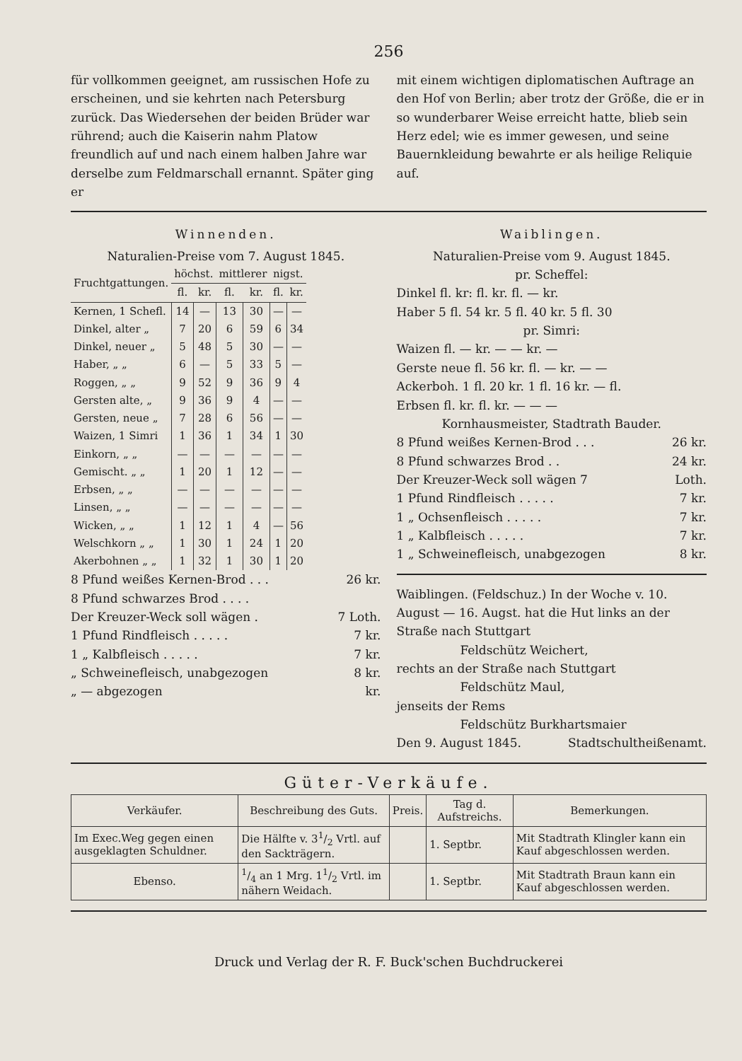256
für vollkommen geeignet, am russischen Hofe zu erscheinen, und sie kehrten nach Petersburg zurück. Das Wiedersehen der beiden Brüder war rührend; auch die Kaiserin nahm Platow freundlich auf und nach einem halben Jahre war derselbe zum Feldmarschall ernannt. Später ging er
mit einem wichtigen diplomatischen Auftrage an den Hof von Berlin; aber trotz der Größe, die er in so wunderbarer Weise erreicht hatte, blieb sein Herz edel; wie es immer gewesen, und seine Bauernkleidung bewahrte er als heilige Reliquie auf.
Winnenden.
Naturalien-Preise vom 7. August 1845.
| Fruchtgattungen. | höchst. | | mittlerer | | nigst. | |
| --- | --- | --- | --- | --- | --- | --- |
| | fl. | kr. | fl. | kr. | fl. | kr. |
| Kernen, 1 Schefl. | 14 | — | 13 | 30 | — | — |
| Dinkel, alter „ | 7 | 20 | 6 | 59 | 6 | 34 |
| Dinkel, neuer „ | 5 | 48 | 5 | 30 | — | — |
| Haber, „ „ | 6 | — | 5 | 33 | 5 | — |
| Roggen, „ „ | 9 | 52 | 9 | 36 | 9 | 4 |
| Gersten alte, „ | 9 | 36 | 9 | 4 | — | — |
| Gersten, neue „ | 7 | 28 | 6 | 56 | — | — |
| Waizen, 1 Simri | 1 | 36 | 1 | 34 | 1 | 30 |
| Einkorn, „ „ | — | — | — | — | — | — |
| Gemischt. „ „ | 1 | 20 | 1 | 12 | — | — |
| Erbsen, „ „ | — | — | — | — | — | — |
| Linsen, „ „ | — | — | — | — | — | — |
| Wicken, „ „ | 1 | 12 | 1 | 4 | — | 56 |
| Welschkorn „ „ | 1 | 30 | 1 | 24 | 1 | 20 |
| Akerbohnen „ „ | 1 | 32 | 1 | 30 | 1 | 20 |
8 Pfund weißes Kernen-Brod . . . 26 kr.
8 Pfund schwarzes Brod . . . .
Der Kreuzer-Weck soll wägen . 7 Loth.
1 Pfund Rindfleisch . . . . . 7 kr.
1 „ Kalbfleisch . . . . . 7 kr.
„ Schweinefleisch, unabgezogen 8 kr.
„ — abgezogen kr.
Waiblingen.
Naturalien-Preise vom 9. August 1845.
pr. Scheffel:
Dinkel fl. kr: fl. kr. fl. — kr.
Haber 5 fl. 54 kr. 5 fl. 40 kr. 5 fl. 30
pr. Simri:
Waizen fl. — kr. — — kr. —
Gerste neue fl. 56 kr. fl. — kr. — —
Ackerboh. 1 fl. 20 kr. 1 fl. 16 kr. — fl.
Erbsen fl. kr. fl. kr. — — —
Kornhausmeister, Stadtrath Bauder.
8 Pfund weißes Kernen-Brod . . . 26 kr.
8 Pfund schwarzes Brod . . 24 kr.
Der Kreuzer-Weck soll wägen 7 Loth.
1 Pfund Rindfleisch . . . . . 7 kr.
1 „ Ochsenfleisch . . . . . 7 kr.
1 „ Kalbfleisch . . . . . 7 kr.
1 „ Schweinefleisch, unabgezogen 8 kr.
Waiblingen. (Feldschuz.) In der Woche v. 10. August — 16. Augst. hat die Hut links an der Straße nach Stuttgart
Feldschütz Weichert,
rechts an der Straße nach Stuttgart
Feldschütz Maul,
jenseits der Rems
Feldschütz Burkhartsmaier
Den 9. August 1845. Stadtschultheißenamt.
Güter-Verkäufe.
| Verkäufer. | Beschreibung des Guts. | Preis. | Tag d. Aufstreichs. | Bemerkungen. |
| --- | --- | --- | --- | --- |
| Im Exec.Weg gegen einen ausgeklagten Schuldner. | Die Hälfte v. 31/2 Vrtl. auf den Sackträgern. | | 1. Septbr. | Mit Stadtrath Klingler kann ein Kauf abgeschlossen werden. |
| Ebenso. | 1/4 an 1 Mrg. 11/2 Vrtl. im nähern Weidach. | | 1. Septbr. | Mit Stadtrath Braun kann ein Kauf abgeschlossen werden. |
Druck und Verlag der R. F. Buck'schen Buchdruckerei